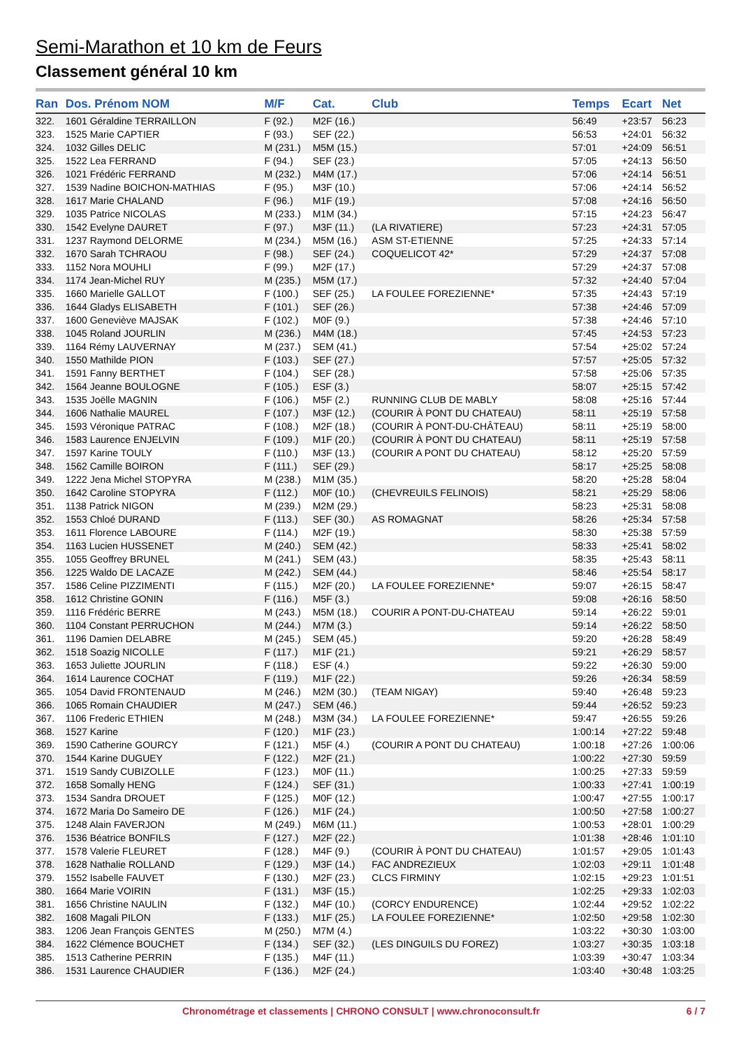Semi-Marathon et 10 km de Feurs
Classement général 10 km
| Ran | Dos. Prénom NOM | M/F | Cat. | Club | Temps | Ecart | Net |
| --- | --- | --- | --- | --- | --- | --- | --- |
| 322. | 1601 Géraldine TERRAILLON | F (92.) | M2F (16.) | | 56:49 | +23:57 | 56:23 |
| 323. | 1525 Marie CAPTIER | F (93.) | SEF (22.) | | 56:53 | +24:01 | 56:32 |
| 324. | 1032 Gilles DELIC | M (231.) | M5M (15.) | | 57:01 | +24:09 | 56:51 |
| 325. | 1522 Lea FERRAND | F (94.) | SEF (23.) | | 57:05 | +24:13 | 56:50 |
| 326. | 1021 Frédéric FERRAND | M (232.) | M4M (17.) | | 57:06 | +24:14 | 56:51 |
| 327. | 1539 Nadine BOICHON-MATHIAS | F (95.) | M3F (10.) | | 57:06 | +24:14 | 56:52 |
| 328. | 1617 Marie CHALAND | F (96.) | M1F (19.) | | 57:08 | +24:16 | 56:50 |
| 329. | 1035 Patrice NICOLAS | M (233.) | M1M (34.) | | 57:15 | +24:23 | 56:47 |
| 330. | 1542 Evelyne DAURET | F (97.) | M3F (11.) | (LA RIVATIERE) | 57:23 | +24:31 | 57:05 |
| 331. | 1237 Raymond DELORME | M (234.) | M5M (16.) | ASM ST-ETIENNE | 57:25 | +24:33 | 57:14 |
| 332. | 1670 Sarah TCHRAOU | F (98.) | SEF (24.) | COQUELICOT 42* | 57:29 | +24:37 | 57:08 |
| 333. | 1152 Nora MOUHLI | F (99.) | M2F (17.) | | 57:29 | +24:37 | 57:08 |
| 334. | 1174 Jean-Michel RUY | M (235.) | M5M (17.) | | 57:32 | +24:40 | 57:04 |
| 335. | 1660 Marielle GALLOT | F (100.) | SEF (25.) | LA FOULEE FOREZIENNE* | 57:35 | +24:43 | 57:19 |
| 336. | 1644 Gladys ELISABETH | F (101.) | SEF (26.) | | 57:38 | +24:46 | 57:09 |
| 337. | 1600 Geneviève MAJSAK | F (102.) | M0F (9.) | | 57:38 | +24:46 | 57:10 |
| 338. | 1045 Roland JOURLIN | M (236.) | M4M (18.) | | 57:45 | +24:53 | 57:23 |
| 339. | 1164 Rémy LAUVERNAY | M (237.) | SEM (41.) | | 57:54 | +25:02 | 57:24 |
| 340. | 1550 Mathilde PION | F (103.) | SEF (27.) | | 57:57 | +25:05 | 57:32 |
| 341. | 1591 Fanny BERTHET | F (104.) | SEF (28.) | | 57:58 | +25:06 | 57:35 |
| 342. | 1564 Jeanne BOULOGNE | F (105.) | ESF (3.) | | 58:07 | +25:15 | 57:42 |
| 343. | 1535 Joëlle MAGNIN | F (106.) | M5F (2.) | RUNNING CLUB DE MABLY | 58:08 | +25:16 | 57:44 |
| 344. | 1606 Nathalie MAUREL | F (107.) | M3F (12.) | (COURIR À PONT DU CHATEAU) | 58:11 | +25:19 | 57:58 |
| 345. | 1593 Véronique PATRAC | F (108.) | M2F (18.) | (COURIR À PONT-DU-CHÂTEAU) | 58:11 | +25:19 | 58:00 |
| 346. | 1583 Laurence ENJELVIN | F (109.) | M1F (20.) | (COURIR À PONT DU CHATEAU) | 58:11 | +25:19 | 57:58 |
| 347. | 1597 Karine TOULY | F (110.) | M3F (13.) | (COURIR A PONT DU CHATEAU) | 58:12 | +25:20 | 57:59 |
| 348. | 1562 Camille BOIRON | F (111.) | SEF (29.) | | 58:17 | +25:25 | 58:08 |
| 349. | 1222 Jena Michel STOPYRA | M (238.) | M1M (35.) | | 58:20 | +25:28 | 58:04 |
| 350. | 1642 Caroline STOPYRA | F (112.) | M0F (10.) | (CHEVREUILS FELINOIS) | 58:21 | +25:29 | 58:06 |
| 351. | 1138 Patrick NIGON | M (239.) | M2M (29.) | | 58:23 | +25:31 | 58:08 |
| 352. | 1553 Chloé DURAND | F (113.) | SEF (30.) | AS ROMAGNAT | 58:26 | +25:34 | 57:58 |
| 353. | 1611 Florence LABOURE | F (114.) | M2F (19.) | | 58:30 | +25:38 | 57:59 |
| 354. | 1163 Lucien HUSSENET | M (240.) | SEM (42.) | | 58:33 | +25:41 | 58:02 |
| 355. | 1055 Geoffrey BRUNEL | M (241.) | SEM (43.) | | 58:35 | +25:43 | 58:11 |
| 356. | 1225 Waldo DE LACAZE | M (242.) | SEM (44.) | | 58:46 | +25:54 | 58:17 |
| 357. | 1586 Celine PIZZIMENTI | F (115.) | M2F (20.) | LA FOULEE FOREZIENNE* | 59:07 | +26:15 | 58:47 |
| 358. | 1612 Christine GONIN | F (116.) | M5F (3.) | | 59:08 | +26:16 | 58:50 |
| 359. | 1116 Frédéric BERRE | M (243.) | M5M (18.) | COURIR A PONT-DU-CHATEAU | 59:14 | +26:22 | 59:01 |
| 360. | 1104 Constant PERRUCHON | M (244.) | M7M (3.) | | 59:14 | +26:22 | 58:50 |
| 361. | 1196 Damien DELABRE | M (245.) | SEM (45.) | | 59:20 | +26:28 | 58:49 |
| 362. | 1518 Soazig NICOLLE | F (117.) | M1F (21.) | | 59:21 | +26:29 | 58:57 |
| 363. | 1653 Juliette JOURLIN | F (118.) | ESF (4.) | | 59:22 | +26:30 | 59:00 |
| 364. | 1614 Laurence COCHAT | F (119.) | M1F (22.) | | 59:26 | +26:34 | 58:59 |
| 365. | 1054 David FRONTENAUD | M (246.) | M2M (30.) | (TEAM NIGAY) | 59:40 | +26:48 | 59:23 |
| 366. | 1065 Romain CHAUDIER | M (247.) | SEM (46.) | | 59:44 | +26:52 | 59:23 |
| 367. | 1106 Frederic ETHIEN | M (248.) | M3M (34.) | LA FOULEE FOREZIENNE* | 59:47 | +26:55 | 59:26 |
| 368. | 1527 Karine | F (120.) | M1F (23.) | | 1:00:14 | +27:22 | 59:48 |
| 369. | 1590 Catherine GOURCY | F (121.) | M5F (4.) | (COURIR A PONT DU CHATEAU) | 1:00:18 | +27:26 | 1:00:06 |
| 370. | 1544 Karine DUGUEY | F (122.) | M2F (21.) | | 1:00:22 | +27:30 | 59:59 |
| 371. | 1519 Sandy CUBIZOLLE | F (123.) | M0F (11.) | | 1:00:25 | +27:33 | 59:59 |
| 372. | 1658 Somally HENG | F (124.) | SEF (31.) | | 1:00:33 | +27:41 | 1:00:19 |
| 373. | 1534 Sandra DROUET | F (125.) | M0F (12.) | | 1:00:47 | +27:55 | 1:00:17 |
| 374. | 1672 Maria Do Sameiro DE | F (126.) | M1F (24.) | | 1:00:50 | +27:58 | 1:00:27 |
| 375. | 1248 Alain FAVERJON | M (249.) | M6M (11.) | | 1:00:53 | +28:01 | 1:00:29 |
| 376. | 1536 Béatrice BONFILS | F (127.) | M2F (22.) | | 1:01:38 | +28:46 | 1:01:10 |
| 377. | 1578 Valerie FLEURET | F (128.) | M4F (9.) | (COURIR À PONT DU CHATEAU) | 1:01:57 | +29:05 | 1:01:43 |
| 378. | 1628 Nathalie ROLLAND | F (129.) | M3F (14.) | FAC ANDREZIEUX | 1:02:03 | +29:11 | 1:01:48 |
| 379. | 1552 Isabelle FAUVET | F (130.) | M2F (23.) | CLCS FIRMINY | 1:02:15 | +29:23 | 1:01:51 |
| 380. | 1664 Marie VOIRIN | F (131.) | M3F (15.) | | 1:02:25 | +29:33 | 1:02:03 |
| 381. | 1656 Christine NAULIN | F (132.) | M4F (10.) | (CORCY ENDURENCE) | 1:02:44 | +29:52 | 1:02:22 |
| 382. | 1608 Magali PILON | F (133.) | M1F (25.) | LA FOULEE FOREZIENNE* | 1:02:50 | +29:58 | 1:02:30 |
| 383. | 1206 Jean François GENTES | M (250.) | M7M (4.) | | 1:03:22 | +30:30 | 1:03:00 |
| 384. | 1622 Clémence BOUCHET | F (134.) | SEF (32.) | (LES DINGUILS DU FOREZ) | 1:03:27 | +30:35 | 1:03:18 |
| 385. | 1513 Catherine PERRIN | F (135.) | M4F (11.) | | 1:03:39 | +30:47 | 1:03:34 |
| 386. | 1531 Laurence CHAUDIER | F (136.) | M2F (24.) | | 1:03:40 | +30:48 | 1:03:25 |
Chronométrage et classements | CHRONO CONSULT | www.chronoconsult.fr 6 / 7